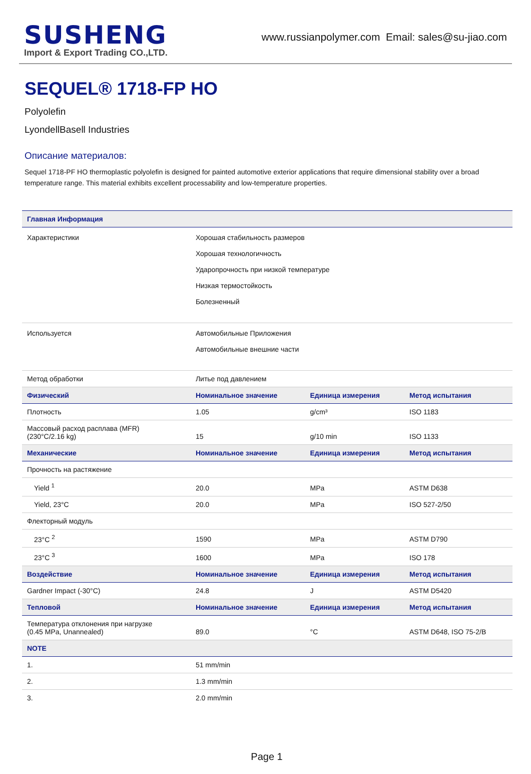SUSHENG
Import & Export Trading CO.,LTD.
www.russianpolymer.com Email: sales@su-jiao.com
SEQUEL® 1718-FP HO
Polyolefin
LyondellBasell Industries
Описание материалов:
Sequel 1718-PF HO thermoplastic polyolefin is designed for painted automotive exterior applications that require dimensional stability over a broad temperature range. This material exhibits excellent processability and low-temperature properties.
| Главная Информация | | | |
| --- | --- | --- | --- |
| Характеристики | Хорошая стабильность размеров Хорошая технологичность Ударопрочность при низкой температуре Низкая термостойкость Болезненный | | |
| Используется | Автомобильные Приложения Автомобильные внешние части | | |
| Метод обработки | Литье под давлением | | |
| Физический | Номинальное значение | Единица измерения | Метод испытания |
| Плотность | 1.05 | g/cm³ | ISO 1183 |
| Массовый расход расплава (MFR) (230°C/2.16 kg) | 15 | g/10 min | ISO 1133 |
| Механические | Номинальное значение | Единица измерения | Метод испытания |
| Прочность на растяжение | | | |
| Yield <sup>1</sup> | 20.0 | MPa | ASTM D638 |
| Yield, 23°C | 20.0 | MPa | ISO 527-2/50 |
| Флекторный модуль | | | |
| 23°C <sup>2</sup> | 1590 | MPa | ASTM D790 |
| 23°C <sup>3</sup> | 1600 | MPa | ISO 178 |
| Воздействие | Номинальное значение | Единица измерения | Метод испытания |
| Gardner Impact (-30°C) | 24.8 | J | ASTM D5420 |
| Тепловой | Номинальное значение | Единица измерения | Метод испытания |
| Температура отклонения при нагрузке (0.45 MPa, Unannealed) | 89.0 | °C | ASTM D648, ISO 75-2/B |
| NOTE | | | |
| 1. | 51 mm/min | | |
| 2. | 1.3 mm/min | | |
| 3. | 2.0 mm/min | | |
Page 1